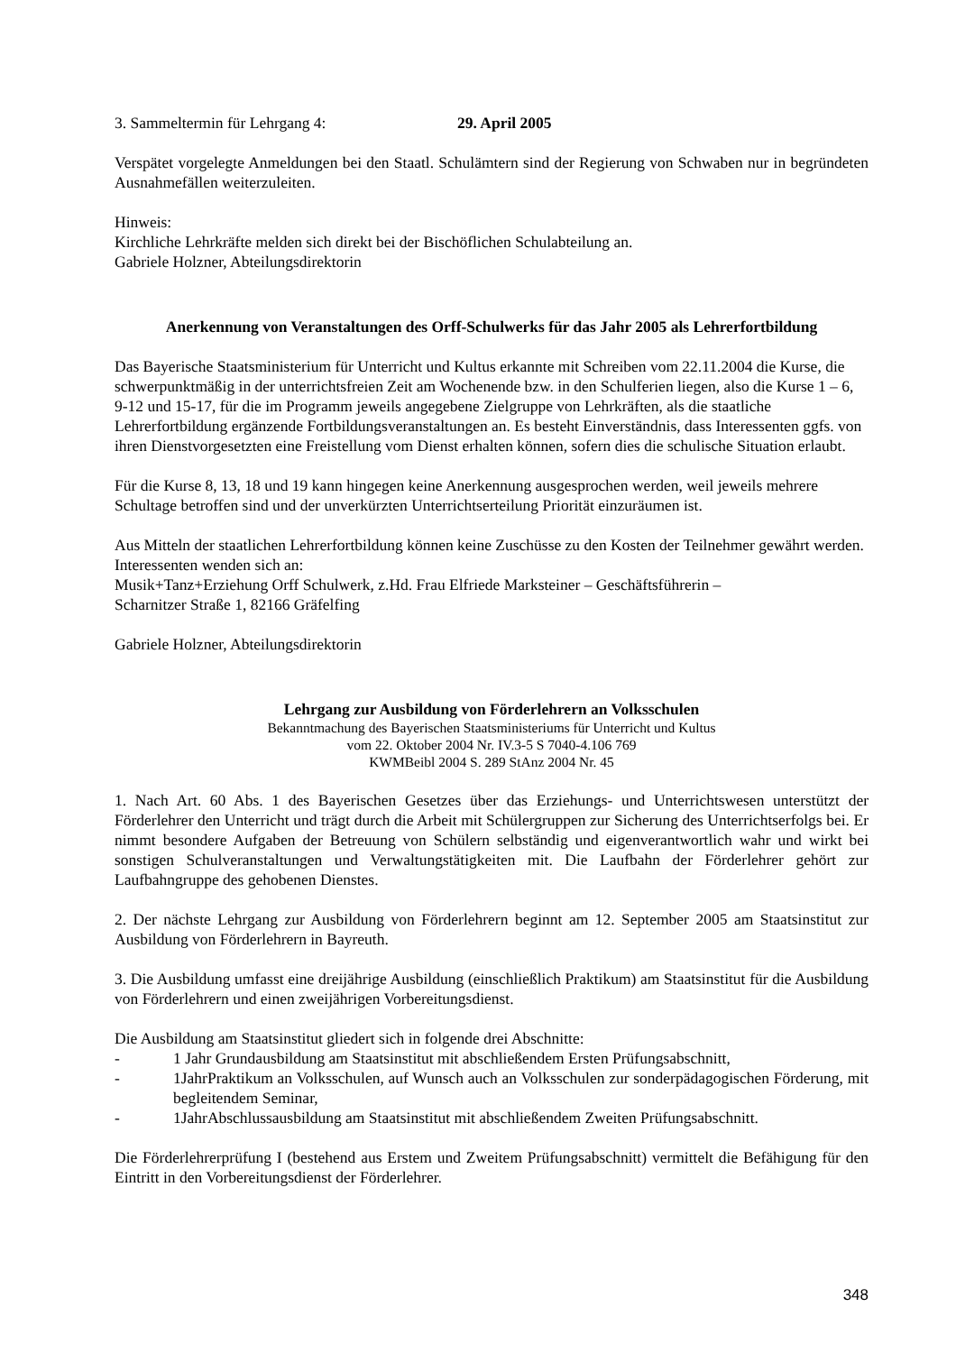3. Sammeltermin für Lehrgang 4: 29. April 2005
Verspätet vorgelegte Anmeldungen bei den Staatl. Schulämtern sind der Regierung von Schwaben nur in begründeten Ausnahmefällen weiterzuleiten.
Hinweis:
Kirchliche Lehrkräfte melden sich direkt bei der Bischöflichen Schulabteilung an.
Gabriele Holzner, Abteilungsdirektorin
Anerkennung von Veranstaltungen des Orff-Schulwerks für das Jahr 2005 als Lehrerfortbildung
Das Bayerische Staatsministerium für Unterricht und Kultus erkannte mit Schreiben vom 22.11.2004 die Kurse, die schwerpunktmäßig in der unterrichtsfreien Zeit am Wochenende bzw. in den Schulferien liegen, also die Kurse 1 – 6, 9-12 und 15-17, für die im Programm jeweils angegebene Zielgruppe von Lehrkräften, als die staatliche Lehrerfortbildung ergänzende Fortbildungsveranstaltungen an. Es besteht Einverständnis, dass Interessenten ggfs. von ihren Dienstvorgesetzten eine Freistellung vom Dienst erhalten können, sofern dies die schulische Situation erlaubt.
Für die Kurse 8, 13, 18 und 19 kann hingegen keine Anerkennung ausgesprochen werden, weil jeweils mehrere Schultage betroffen sind und der unverkürzten Unterrichtserteilung Priorität einzuräumen ist.
Aus Mitteln der staatlichen Lehrerfortbildung können keine Zuschüsse zu den Kosten der Teilnehmer gewährt werden. Interessenten wenden sich an:
Musik+Tanz+Erziehung Orff Schulwerk, z.Hd. Frau Elfriede Marksteiner – Geschäftsführerin –
Scharnitzer Straße 1, 82166 Gräfelfing
Gabriele Holzner, Abteilungsdirektorin
Lehrgang zur Ausbildung von Förderlehrern an Volksschulen
Bekanntmachung des Bayerischen Staatsministeriums für Unterricht und Kultus
vom 22. Oktober 2004 Nr. IV.3-5 S 7040-4.106 769
KWMBeibl 2004 S. 289 StAnz 2004 Nr. 45
1. Nach Art. 60 Abs. 1 des Bayerischen Gesetzes über das Erziehungs- und Unterrichtswesen unterstützt der Förderlehrer den Unterricht und trägt durch die Arbeit mit Schülergruppen zur Sicherung des Unterrichtserfolgs bei. Er nimmt besondere Aufgaben der Betreuung von Schülern selbständig und eigenverantwortlich wahr und wirkt bei sonstigen Schulveranstaltungen und Verwaltungstätigkeiten mit. Die Laufbahn der Förderlehrer gehört zur Laufbahngruppe des gehobenen Dienstes.
2. Der nächste Lehrgang zur Ausbildung von Förderlehrern beginnt am 12. September 2005 am Staatsinstitut zur Ausbildung von Förderlehrern in Bayreuth.
3. Die Ausbildung umfasst eine dreijährige Ausbildung (einschließlich Praktikum) am Staatsinstitut für die Ausbildung von Förderlehrern und einen zweijährigen Vorbereitungsdienst.
Die Ausbildung am Staatsinstitut gliedert sich in folgende drei Abschnitte:
- 1 Jahr Grundausbildung am Staatsinstitut mit abschließendem Ersten Prüfungsabschnitt,
- 1JahrPraktikum an Volksschulen, auf Wunsch auch an Volksschulen zur sonderpädagogischen Förderung, mit begleitendem Seminar,
- 1JahrAbschlussausbildung am Staatsinstitut mit abschließendem Zweiten Prüfungsabschnitt.
Die Förderlehrerprüfung I (bestehend aus Erstem und Zweitem Prüfungsabschnitt) vermittelt die Befähigung für den Eintritt in den Vorbereitungsdienst der Förderlehrer.
348